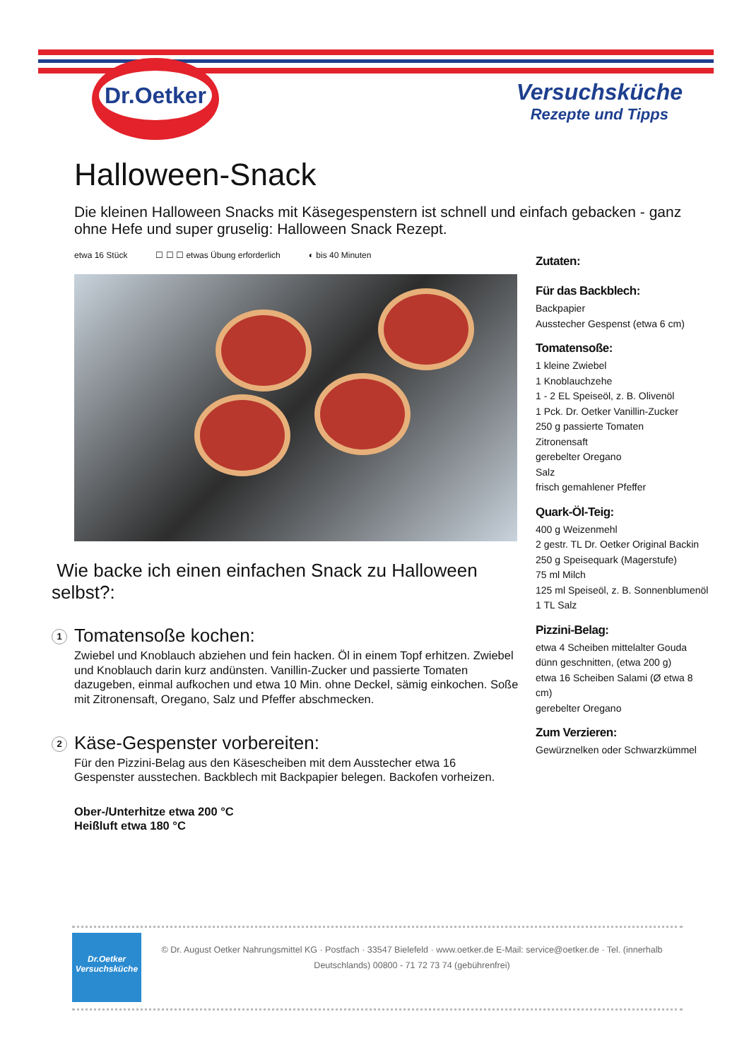Dr.Oetker
Versuchsküche
Rezepte und Tipps
Halloween-Snack
Die kleinen Halloween Snacks mit Käsegespenstern ist schnell und einfach gebacken - ganz ohne Hefe und super gruselig: Halloween Snack Rezept.
etwa 16 Stück ☐ ☐ ☐ etwas Übung erforderlich ◐ bis 40 Minuten
Wie backe ich einen einfachen Snack zu Halloween selbst?:
1
Tomatensoße kochen:
Zwiebel und Knoblauch abziehen und fein hacken. Öl in einem Topf erhitzen. Zwiebel und Knoblauch darin kurz andünsten. Vanillin-Zucker und passierte Tomaten dazugeben, einmal aufkochen und etwa 10 Min. ohne Deckel, sämig einkochen. Soße mit Zitronensaft, Oregano, Salz und Pfeffer abschmecken.
2
Käse-Gespenster vorbereiten:
Für den Pizzini-Belag aus den Käsescheiben mit dem Ausstecher etwa 16 Gespenster ausstechen. Backblech mit Backpapier belegen. Backofen vorheizen.
Ober-/Unterhitze etwa 200 °C
Heißluft etwa 180 °C
Zutaten:
Für das Backblech:
Backpapier
Ausstecher Gespenst (etwa 6 cm)
Tomatensoße:
1 kleine Zwiebel
1 Knoblauchzehe
1 - 2 EL Speiseöl, z. B. Olivenöl
1 Pck. Dr. Oetker Vanillin-Zucker
250 g passierte Tomaten
Zitronensaft
gerebelter Oregano
Salz
frisch gemahlener Pfeffer
Quark-Öl-Teig:
400 g Weizenmehl
2 gestr. TL Dr. Oetker Original Backin
250 g Speisequark (Magerstufe)
75 ml Milch
125 ml Speiseöl, z. B. Sonnenblumenöl
1 TL Salz
Pizzini-Belag:
etwa 4 Scheiben mittelalter Gouda dünn geschnitten, (etwa 200 g)
etwa 16 Scheiben Salami (Ø etwa 8 cm)
gerebelter Oregano
Zum Verzieren:
Gewürznelken oder Schwarzkümmel
Dr.Oetker
Versuchsküche
© Dr. August Oetker Nahrungsmittel KG · Postfach · 33547 Bielefeld · www.oetker.de E-Mail: service@oetker.de · Tel. (innerhalb Deutschlands) 00800 - 71 72 73 74 (gebührenfrei)